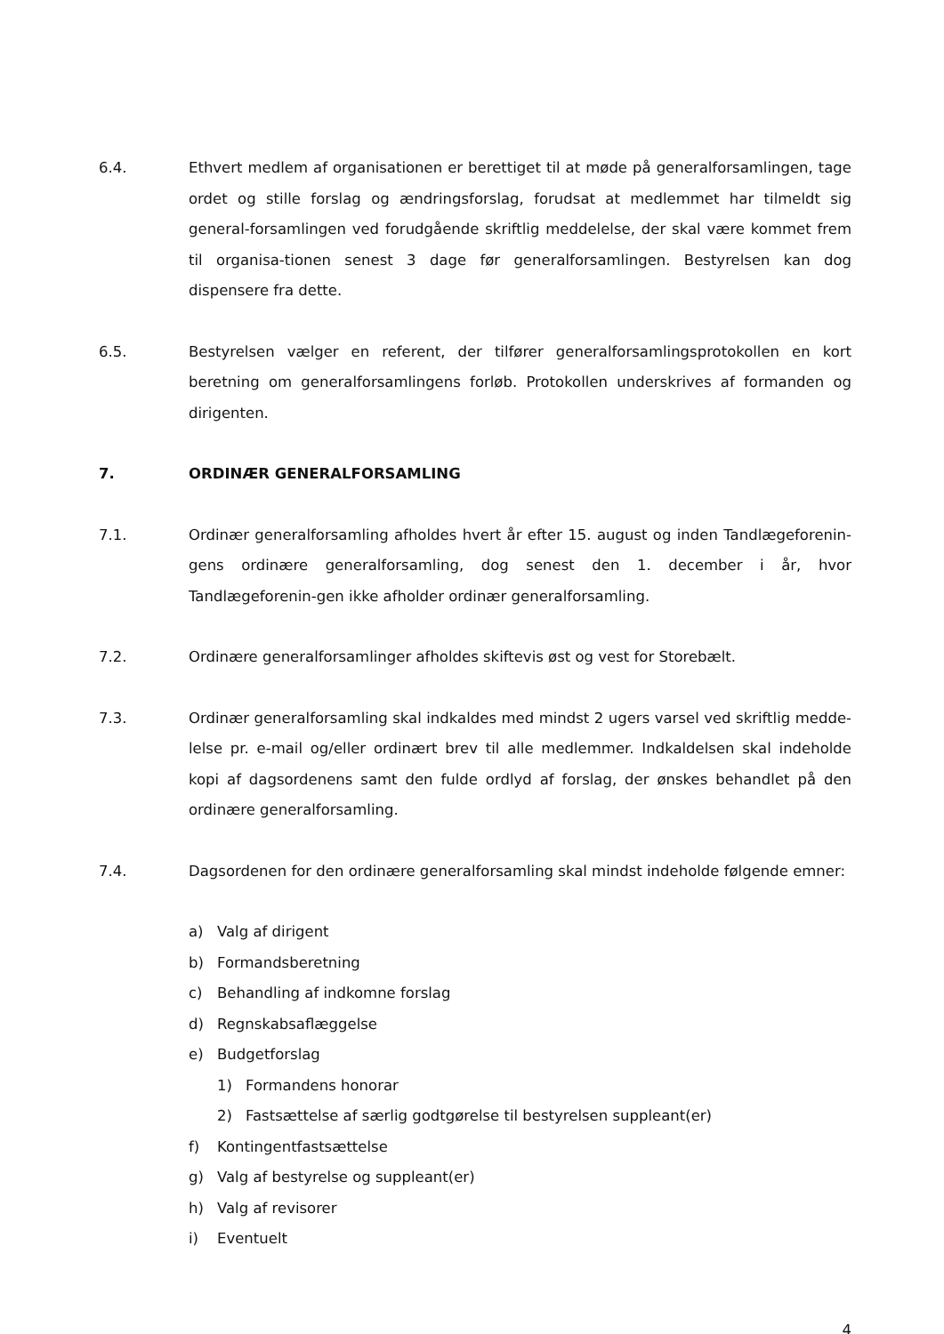6.4. Ethvert medlem af organisationen er berettiget til at møde på generalforsamlingen, tage ordet og stille forslag og ændringsforslag, forudsat at medlemmet har tilmeldt sig general-forsamlingen ved forudgående skriftlig meddelelse, der skal være kommet frem til organisa-tionen senest 3 dage før generalforsamlingen. Bestyrelsen kan dog dispensere fra dette.
6.5. Bestyrelsen vælger en referent, der tilfører generalforsamlingsprotokollen en kort beretning om generalforsamlingens forløb. Protokollen underskrives af formanden og dirigenten.
7. ORDINÆR GENERALFORSAMLING
7.1. Ordinær generalforsamling afholdes hvert år efter 15. august og inden Tandlægeforenin-gens ordinære generalforsamling, dog senest den 1. december i år, hvor Tandlægeforenin-gen ikke afholder ordinær generalforsamling.
7.2. Ordinære generalforsamlinger afholdes skiftevis øst og vest for Storebælt.
7.3. Ordinær generalforsamling skal indkaldes med mindst 2 ugers varsel ved skriftlig medde-lelse pr. e-mail og/eller ordinært brev til alle medlemmer. Indkaldelsen skal indeholde kopi af dagsordenens samt den fulde ordlyd af forslag, der ønskes behandlet på den ordinære generalforsamling.
7.4. Dagsordenen for den ordinære generalforsamling skal mindst indeholde følgende emner:
a) Valg af dirigent
b) Formandsberetning
c) Behandling af indkomne forslag
d) Regnskabsaflæggelse
e) Budgetforslag
1) Formandens honorar
2) Fastsættelse af særlig godtgørelse til bestyrelsen suppleant(er)
f) Kontingentfastsættelse
g) Valg af bestyrelse og suppleant(er)
h) Valg af revisorer
i) Eventuelt
4